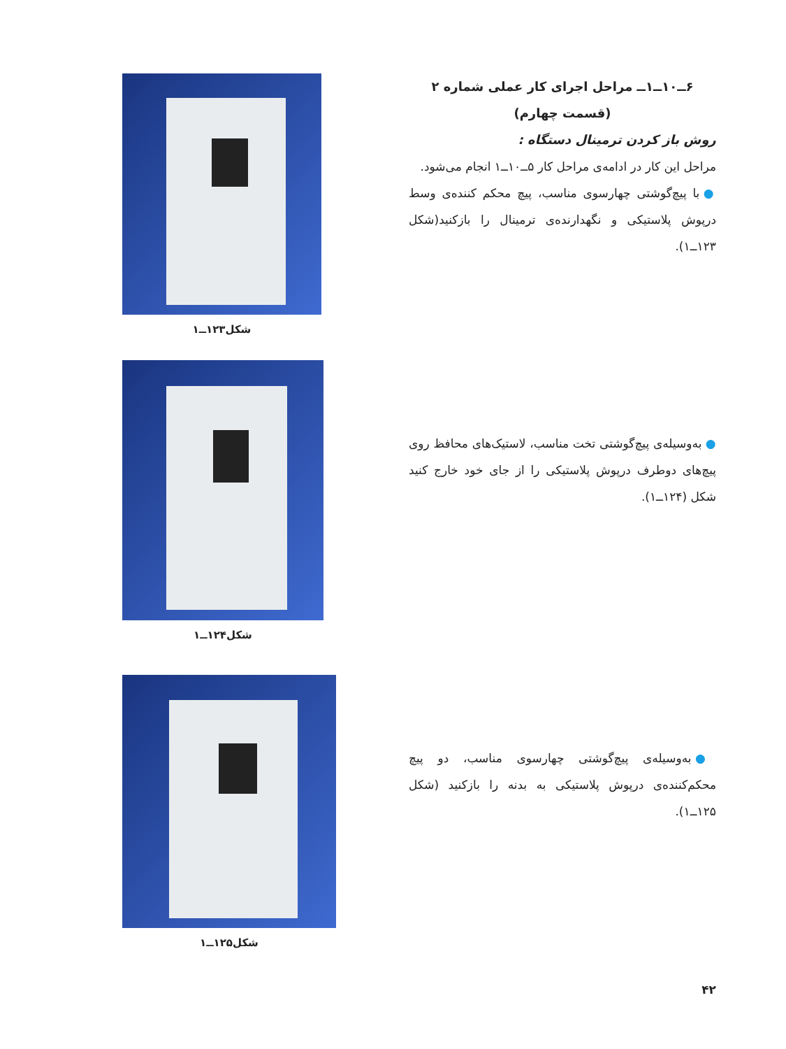۶ــ۱۰ــ۱ــ مراحل اجرای کار عملی شماره ۲
(قسمت چهارم)
روش باز کردن ترمینال دستگاه :
مراحل این کار در ادامه‌ی مراحل کار ۵ــ۱۰ــ۱ انجام می‌شود.
● با پیچ‌گوشتی چهارسوی مناسب، پیچ محکم کننده‌ی وسط درپوش پلاستیکی و نگهدارنده‌ی ترمینال را بازکنید(شکل ۱۲۳ــ۱).
شکل۱۲۳ــ۱
● به‌وسیله‌ی پیچ‌گوشتی تخت مناسب، لاستیک‌های محافظ روی پیچ‌های دوطرف درپوش پلاستیکی را از جای خود خارج کنید شکل (۱۲۴ــ۱).
شکل۱۲۴ــ۱
● به‌وسیله‌ی پیچ‌گوشتی چهارسوی مناسب، دو پیچ محکم‌کننده‌ی درپوش پلاستیکی به بدنه را بازکنید (شکل ۱۲۵ــ۱).
شکل۱۲۵ــ۱
۴۲